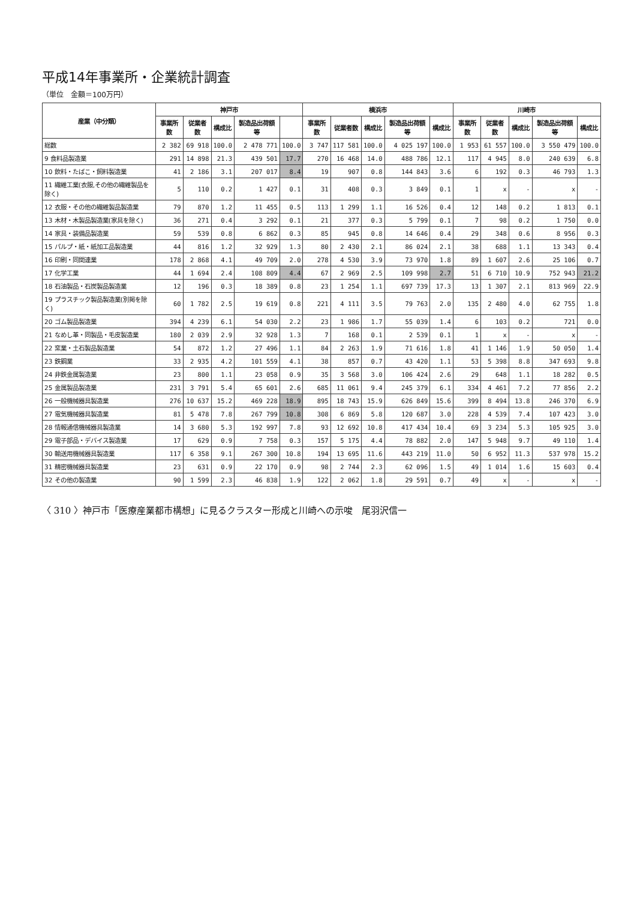平成14年事業所・企業統計調査
（単位　金額＝100万円）
| 産業（中分類） | 神戸市 | | | | | 横浜市 | | | | | 川崎市 | | | | |
| --- | --- | --- | --- | --- | --- | --- | --- | --- | --- | --- | --- | --- | --- | --- | --- |
| | 事業所数 | 従業者数 | 構成比 | 製造品出荷額等 | | 事業所数 | 従業者数 | 構成比 | 製造品出荷額等 | 構成比 | 事業所数 | 従業者数 | 構成比 | 製造品出荷額等 | 構成比 |
| 総数 | 2 382 | 69 918 | 100.0 | 2 478 771 | 100.0 | 3 747 | 117 581 | 100.0 | 4 025 197 | 100.0 | 1 953 | 61 557 | 100.0 | 3 550 479 | 100.0 |
| 9 食料品製造業 | 291 | 14 898 | 21.3 | 439 501 | 17.7 | 270 | 16 468 | 14.0 | 488 786 | 12.1 | 117 | 4 945 | 8.0 | 240 639 | 6.8 |
| 10 飲料・たばこ・飼料製造業 | 41 | 2 186 | 3.1 | 207 017 | 8.4 | 19 | 907 | 0.8 | 144 843 | 3.6 | 6 | 192 | 0.3 | 46 793 | 1.3 |
| 11 繊維工業(衣服,その他の繊維製品を除く) | 5 | 110 | 0.2 | 1 427 | 0.1 | 31 | 408 | 0.3 | 3 849 | 0.1 | 1 | x | - | x | - |
| 12 衣服・その他の繊維製品製造業 | 79 | 870 | 1.2 | 11 455 | 0.5 | 113 | 1 299 | 1.1 | 16 526 | 0.4 | 12 | 148 | 0.2 | 1 813 | 0.1 |
| 13 木材・木製品製造業(家具を除く) | 36 | 271 | 0.4 | 3 292 | 0.1 | 21 | 377 | 0.3 | 5 799 | 0.1 | 7 | 98 | 0.2 | 1 750 | 0.0 |
| 14 家具・装備品製造業 | 59 | 539 | 0.8 | 6 862 | 0.3 | 85 | 945 | 0.8 | 14 646 | 0.4 | 29 | 348 | 0.6 | 8 956 | 0.3 |
| 15 パルプ・紙・紙加工品製造業 | 44 | 816 | 1.2 | 32 929 | 1.3 | 80 | 2 430 | 2.1 | 86 024 | 2.1 | 38 | 688 | 1.1 | 13 343 | 0.4 |
| 16 印刷・同関連業 | 178 | 2 868 | 4.1 | 49 709 | 2.0 | 278 | 4 530 | 3.9 | 73 970 | 1.8 | 89 | 1 607 | 2.6 | 25 106 | 0.7 |
| 17 化学工業 | 44 | 1 694 | 2.4 | 108 809 | 4.4 | 67 | 2 969 | 2.5 | 109 998 | 2.7 | 51 | 6 710 | 10.9 | 752 943 | 21.2 |
| 18 石油製品・石炭製品製造業 | 12 | 196 | 0.3 | 18 389 | 0.8 | 23 | 1 254 | 1.1 | 697 739 | 17.3 | 13 | 1 307 | 2.1 | 813 969 | 22.9 |
| 19 プラスチック製品製造業(別掲を除く) | 60 | 1 782 | 2.5 | 19 619 | 0.8 | 221 | 4 111 | 3.5 | 79 763 | 2.0 | 135 | 2 480 | 4.0 | 62 755 | 1.8 |
| 20 ゴム製品製造業 | 394 | 4 239 | 6.1 | 54 030 | 2.2 | 23 | 1 986 | 1.7 | 55 039 | 1.4 | 6 | 103 | 0.2 | 721 | 0.0 |
| 21 なめし革・同製品・毛皮製造業 | 180 | 2 039 | 2.9 | 32 928 | 1.3 | 7 | 168 | 0.1 | 2 539 | 0.1 | 1 | x | - | x | - |
| 22 窯業・土石製品製造業 | 54 | 872 | 1.2 | 27 496 | 1.1 | 84 | 2 263 | 1.9 | 71 616 | 1.8 | 41 | 1 146 | 1.9 | 50 050 | 1.4 |
| 23 鉄鋼業 | 33 | 2 935 | 4.2 | 101 559 | 4.1 | 38 | 857 | 0.7 | 43 420 | 1.1 | 53 | 5 398 | 8.8 | 347 693 | 9.8 |
| 24 非鉄金属製造業 | 23 | 800 | 1.1 | 23 058 | 0.9 | 35 | 3 568 | 3.0 | 106 424 | 2.6 | 29 | 648 | 1.1 | 18 282 | 0.5 |
| 25 金属製品製造業 | 231 | 3 791 | 5.4 | 65 601 | 2.6 | 685 | 11 061 | 9.4 | 245 379 | 6.1 | 334 | 4 461 | 7.2 | 77 856 | 2.2 |
| 26 一般機械器具製造業 | 276 | 10 637 | 15.2 | 469 228 | 18.9 | 895 | 18 743 | 15.9 | 626 849 | 15.6 | 399 | 8 494 | 13.8 | 246 370 | 6.9 |
| 27 電気機械器具製造業 | 81 | 5 478 | 7.8 | 267 799 | 10.8 | 308 | 6 869 | 5.8 | 120 687 | 3.0 | 228 | 4 539 | 7.4 | 107 423 | 3.0 |
| 28 情報通信機械器具製造業 | 14 | 3 680 | 5.3 | 192 997 | 7.8 | 93 | 12 692 | 10.8 | 417 434 | 10.4 | 69 | 3 234 | 5.3 | 105 925 | 3.0 |
| 29 電子部品・デバイス製造業 | 17 | 629 | 0.9 | 7 758 | 0.3 | 157 | 5 175 | 4.4 | 78 882 | 2.0 | 147 | 5 948 | 9.7 | 49 110 | 1.4 |
| 30 輸送用機械器具製造業 | 117 | 6 358 | 9.1 | 267 300 | 10.8 | 194 | 13 695 | 11.6 | 443 219 | 11.0 | 50 | 6 952 | 11.3 | 537 978 | 15.2 |
| 31 精密機械器具製造業 | 23 | 631 | 0.9 | 22 170 | 0.9 | 98 | 2 744 | 2.3 | 62 096 | 1.5 | 49 | 1 014 | 1.6 | 15 603 | 0.4 |
| 32 その他の製造業 | 90 | 1 599 | 2.3 | 46 838 | 1.9 | 122 | 2 062 | 1.8 | 29 591 | 0.7 | 49 | x | - | x | - |
〈 310 〉神戸市「医療産業都市構想」に見るクラスター形成と川崎への示唆　尾羽沢信一